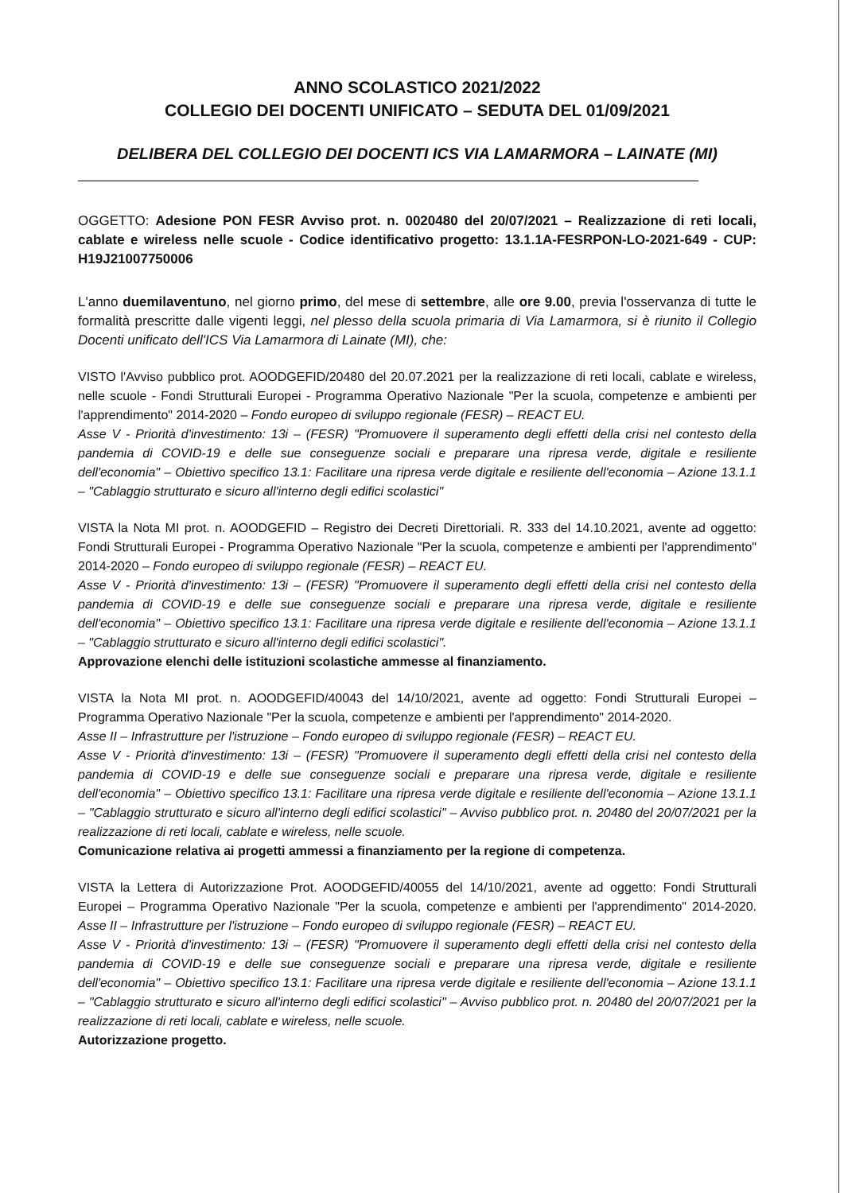ANNO SCOLASTICO 2021/2022
COLLEGIO DEI DOCENTI UNIFICATO – SEDUTA DEL 01/09/2021
DELIBERA DEL COLLEGIO DEI DOCENTI ICS VIA LAMARMORA – LAINATE (MI)
OGGETTO: Adesione PON FESR Avviso prot. n. 0020480 del 20/07/2021 – Realizzazione di reti locali, cablate e wireless nelle scuole - Codice identificativo progetto: 13.1.1A-FESRPON-LO-2021-649 - CUP: H19J21007750006
L'anno duemilaventuno, nel giorno primo, del mese di settembre, alle ore 9.00, previa l'osservanza di tutte le formalità prescritte dalle vigenti leggi, nel plesso della scuola primaria di Via Lamarmora, si è riunito il Collegio Docenti unificato dell'ICS Via Lamarmora di Lainate (MI), che:
VISTO l'Avviso pubblico prot. AOODGEFID/20480 del 20.07.2021 per la realizzazione di reti locali, cablate e wireless, nelle scuole - Fondi Strutturali Europei - Programma Operativo Nazionale "Per la scuola, competenze e ambienti per l'apprendimento" 2014-2020 – Fondo europeo di sviluppo regionale (FESR) – REACT EU.
Asse V - Priorità d'investimento: 13i – (FESR) "Promuovere il superamento degli effetti della crisi nel contesto della pandemia di COVID-19 e delle sue conseguenze sociali e preparare una ripresa verde, digitale e resiliente dell'economia" – Obiettivo specifico 13.1: Facilitare una ripresa verde digitale e resiliente dell'economia – Azione 13.1.1 – "Cablaggio strutturato e sicuro all'interno degli edifici scolastici"
VISTA la Nota MI prot. n. AOODGEFID – Registro dei Decreti Direttoriali. R. 333 del 14.10.2021, avente ad oggetto: Fondi Strutturali Europei - Programma Operativo Nazionale "Per la scuola, competenze e ambienti per l'apprendimento" 2014-2020 – Fondo europeo di sviluppo regionale (FESR) – REACT EU.
Asse V - Priorità d'investimento: 13i – (FESR) "Promuovere il superamento degli effetti della crisi nel contesto della pandemia di COVID-19 e delle sue conseguenze sociali e preparare una ripresa verde, digitale e resiliente dell'economia" – Obiettivo specifico 13.1: Facilitare una ripresa verde digitale e resiliente dell'economia – Azione 13.1.1 – "Cablaggio strutturato e sicuro all'interno degli edifici scolastici".
Approvazione elenchi delle istituzioni scolastiche ammesse al finanziamento.
VISTA la Nota MI prot. n. AOODGEFID/40043 del 14/10/2021, avente ad oggetto: Fondi Strutturali Europei – Programma Operativo Nazionale "Per la scuola, competenze e ambienti per l'apprendimento" 2014-2020.
Asse II – Infrastrutture per l'istruzione – Fondo europeo di sviluppo regionale (FESR) – REACT EU.
Asse V - Priorità d'investimento: 13i – (FESR) "Promuovere il superamento degli effetti della crisi nel contesto della pandemia di COVID-19 e delle sue conseguenze sociali e preparare una ripresa verde, digitale e resiliente dell'economia" – Obiettivo specifico 13.1: Facilitare una ripresa verde digitale e resiliente dell'economia – Azione 13.1.1 – "Cablaggio strutturato e sicuro all'interno degli edifici scolastici" – Avviso pubblico prot. n. 20480 del 20/07/2021 per la realizzazione di reti locali, cablate e wireless, nelle scuole.
Comunicazione relativa ai progetti ammessi a finanziamento per la regione di competenza.
VISTA la Lettera di Autorizzazione Prot. AOODGEFID/40055 del 14/10/2021, avente ad oggetto: Fondi Strutturali Europei – Programma Operativo Nazionale "Per la scuola, competenze e ambienti per l'apprendimento" 2014-2020. Asse II – Infrastrutture per l'istruzione – Fondo europeo di sviluppo regionale (FESR) – REACT EU.
Asse V - Priorità d'investimento: 13i – (FESR) "Promuovere il superamento degli effetti della crisi nel contesto della pandemia di COVID-19 e delle sue conseguenze sociali e preparare una ripresa verde, digitale e resiliente dell'economia" – Obiettivo specifico 13.1: Facilitare una ripresa verde digitale e resiliente dell'economia – Azione 13.1.1 – "Cablaggio strutturato e sicuro all'interno degli edifici scolastici" – Avviso pubblico prot. n. 20480 del 20/07/2021 per la realizzazione di reti locali, cablate e wireless, nelle scuole.
Autorizzazione progetto.